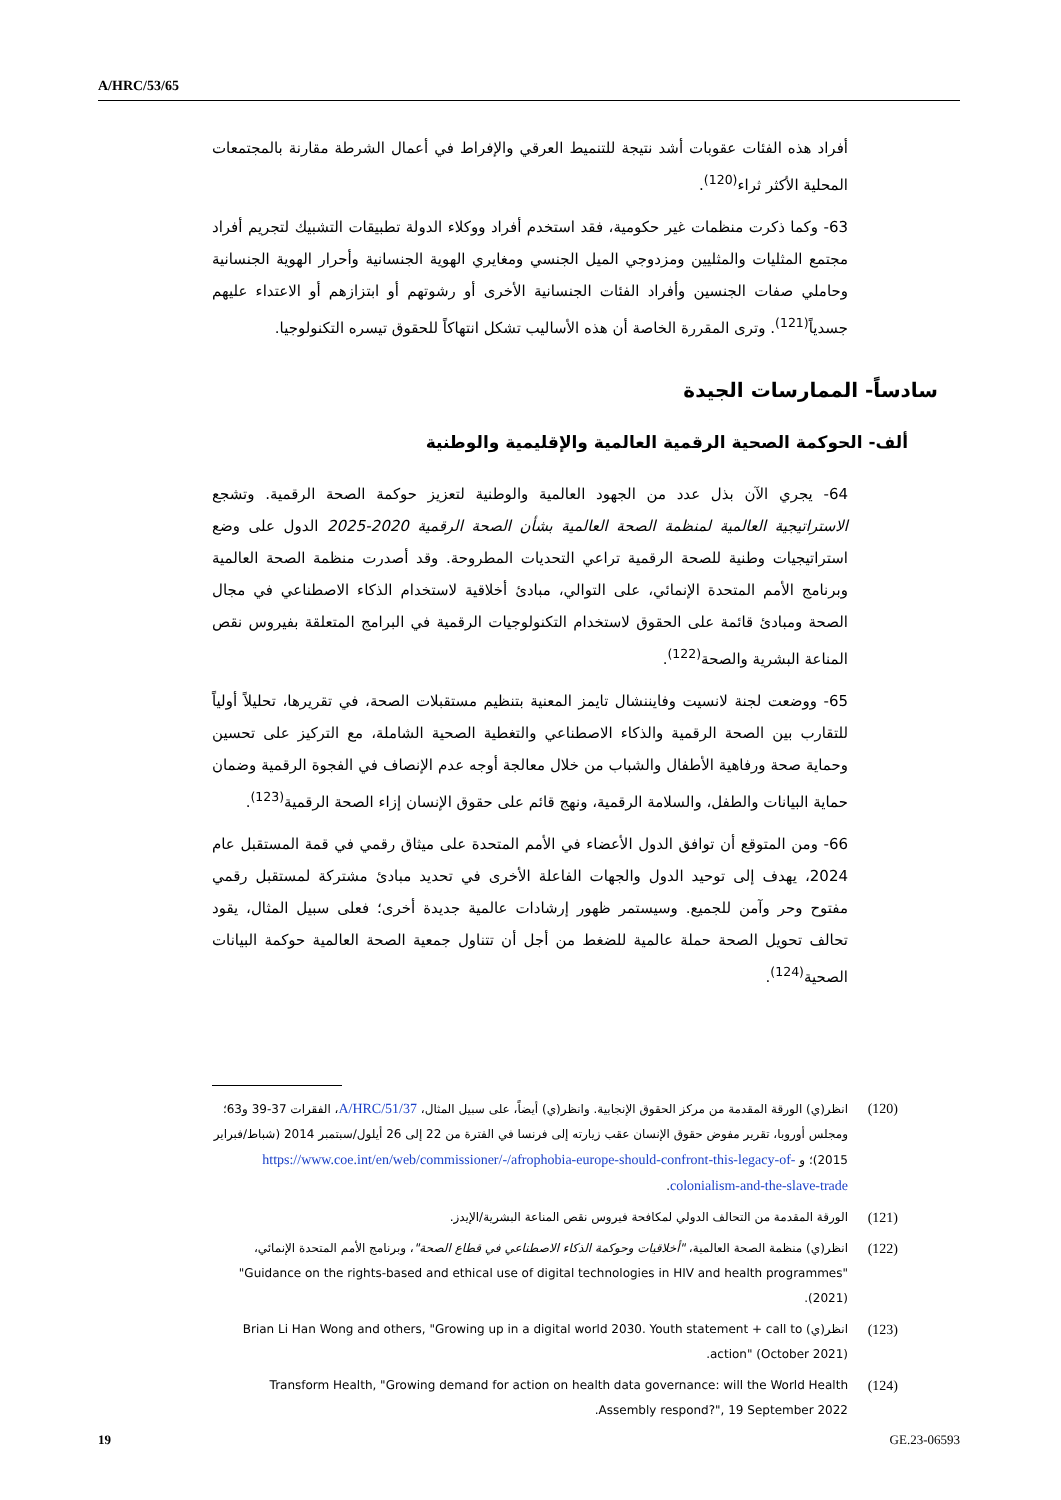A/HRC/53/65
أفراد هذه الفئات عقوبات أشد نتيجة للتنميط العرقي والإفراط في أعمال الشرطة مقارنة بالمجتمعات المحلية الأكثر ثراء<sup>(120)</sup>.
63- وكما ذكرت منظمات غير حكومية، فقد استخدم أفراد ووكلاء الدولة تطبيقات التشبيك لتجريم أفراد مجتمع المثليات والمثليين ومزدوجي الميل الجنسي ومغايري الهوية الجنسانية وأحرار الهوية الجنسانية وحاملي صفات الجنسين وأفراد الفئات الجنسانية الأخرى أو رشوتهم أو ابتزازهم أو الاعتداء عليهم جسدياً<sup>(121)</sup>. وترى المقررة الخاصة أن هذه الأساليب تشكل انتهاكاً للحقوق تيسره التكنولوجيا.
سادساً- الممارسات الجيدة
ألف- الحوكمة الصحية الرقمية العالمية والإقليمية والوطنية
64- يجري الآن بذل عدد من الجهود العالمية والوطنية لتعزيز حوكمة الصحة الرقمية. وتشجع الاستراتيجية العالمية لمنظمة الصحة العالمية بشأن الصحة الرقمية 2020-2025 الدول على وضع استراتيجيات وطنية للصحة الرقمية تراعي التحديات المطروحة. وقد أصدرت منظمة الصحة العالمية وبرنامج الأمم المتحدة الإنمائي، على التوالي، مبادئ أخلاقية لاستخدام الذكاء الاصطناعي في مجال الصحة ومبادئ قائمة على الحقوق لاستخدام التكنولوجيات الرقمية في البرامج المتعلقة بفيروس نقص المناعة البشرية والصحة<sup>(122)</sup>.
65- ووضعت لجنة لانسيت وفايننشال تايمز المعنية بتنظيم مستقبلات الصحة، في تقريرها، تحليلاً أولياً للتقارب بين الصحة الرقمية والذكاء الاصطناعي والتغطية الصحية الشاملة، مع التركيز على تحسين وحماية صحة ورفاهية الأطفال والشباب من خلال معالجة أوجه عدم الإنصاف في الفجوة الرقمية وضمان حماية البيانات والطفل، والسلامة الرقمية، ونهج قائم على حقوق الإنسان إزاء الصحة الرقمية<sup>(123)</sup>.
66- ومن المتوقع أن توافق الدول الأعضاء في الأمم المتحدة على ميثاق رقمي في قمة المستقبل عام 2024، يهدف إلى توحيد الدول والجهات الفاعلة الأخرى في تحديد مبادئ مشتركة لمستقبل رقمي مفتوح وحر وآمن للجميع. وسيستمر ظهور إرشادات عالمية جديدة أخرى؛ فعلى سبيل المثال، يقود تحالف تحويل الصحة حملة عالمية للضغط من أجل أن تتناول جمعية الصحة العالمية حوكمة البيانات الصحية<sup>(124)</sup>.
(120) انظر(ي) الورقة المقدمة من مركز الحقوق الإنجابية. وانظر(ي) أيضاً، على سبيل المثال، A/HRC/51/37، الفقرات 37-39 و63؛ ومجلس أوروبا، تقرير مفوض حقوق الإنسان عقب زيارته إلى فرنسا في الفترة من 22 إلى 26 أيلول/سبتمبر 2014 (شباط/فبراير 2015)؛ و https://www.coe.int/en/web/commissioner/-/afrophobia-europe-should-confront-this-legacy-of-colonialism-and-the-slave-trade.
(121) الورقة المقدمة من التحالف الدولي لمكافحة فيروس نقص المناعة البشرية/الإيدز.
(122) انظر(ي) منظمة الصحة العالمية، "أخلاقيات وحوكمة الذكاء الاصطناعي في قطاع الصحة"، وبرنامج الأمم المتحدة الإنمائي، "Guidance on the rights-based and ethical use of digital technologies in HIV and health programmes" (2021).
(123) انظر(ي) Brian Li Han Wong and others, "Growing up in a digital world 2030. Youth statement + call to action" (October 2021).
(124) Transform Health, "Growing demand for action on health data governance: will the World Health Assembly respond?", 19 September 2022.
19 GE.23-06593